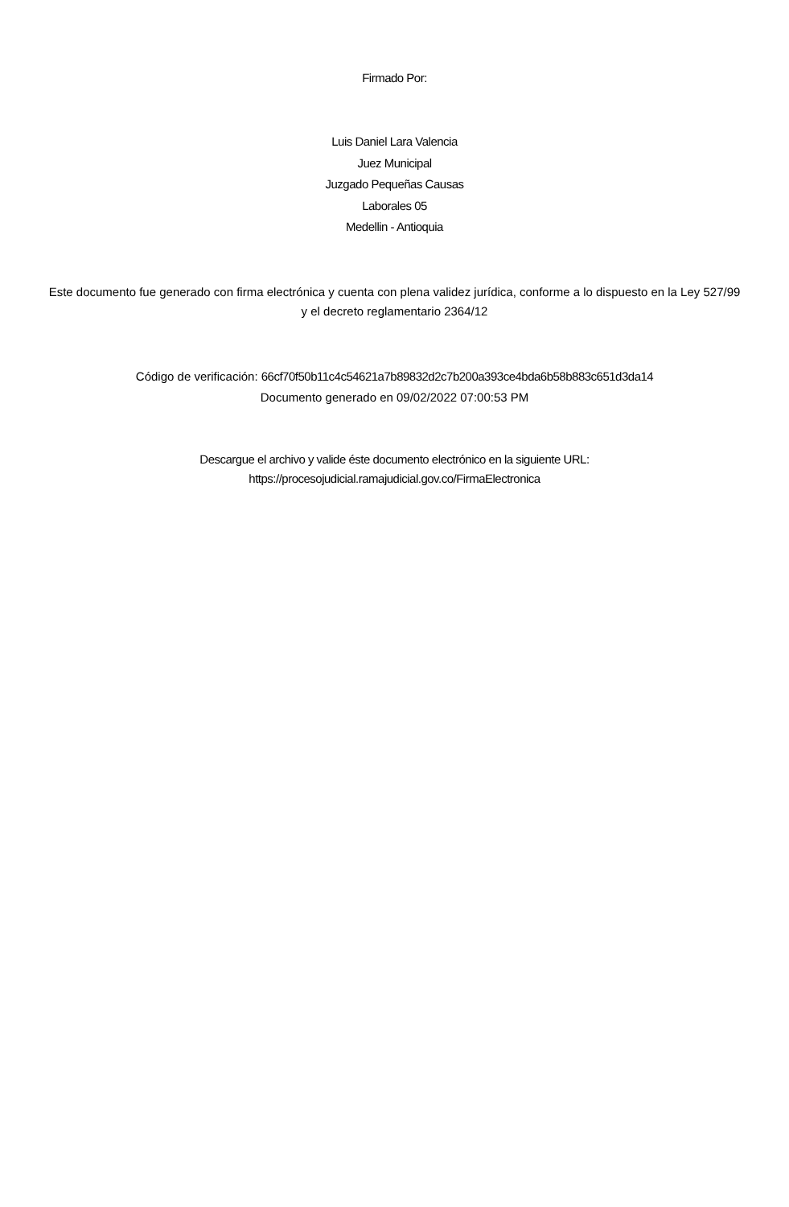Firmado Por:
Luis Daniel Lara Valencia
Juez Municipal
Juzgado Pequeñas Causas
Laborales 05
Medellin - Antioquia
Este documento fue generado con firma electrónica y cuenta con plena validez jurídica, conforme a lo dispuesto en la Ley 527/99 y el decreto reglamentario 2364/12
Código de verificación: 66cf70f50b11c4c54621a7b89832d2c7b200a393ce4bda6b58b883c651d3da14
Documento generado en 09/02/2022 07:00:53 PM
Descargue el archivo y valide éste documento electrónico en la siguiente URL:
https://procesojudicial.ramajudicial.gov.co/FirmaElectronica